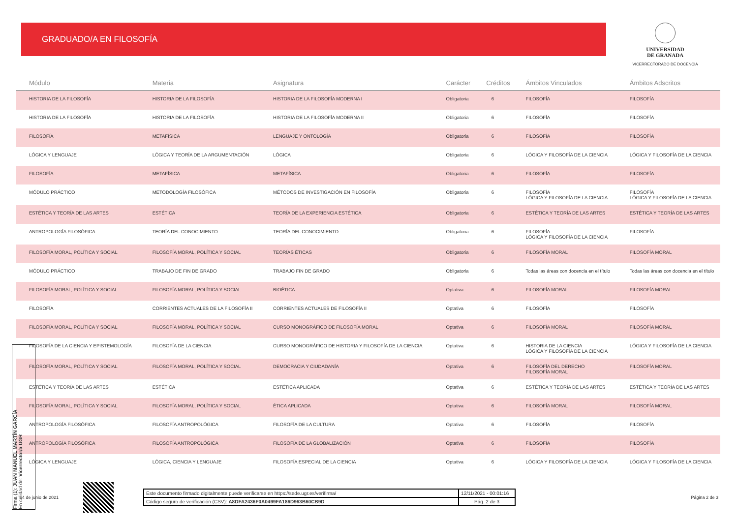GRADUADO/A EN FILOSOFÍA
UNIVERSIDAD
DE GRANADA
VICERRECTORADO DE DOCENCIA
| Módulo | Materia | Asignatura | Carácter | Créditos | Ámbitos Vinculados | Ámbitos Adscritos |
| --- | --- | --- | --- | --- | --- | --- |
| HISTORIA DE LA FILOSOFÍA | HISTORIA DE LA FILOSOFÍA | HISTORIA DE LA FILOSOFÍA MODERNA I | Obligatoria | 6 | FILOSOFÍA | FILOSOFÍA |
| HISTORIA DE LA FILOSOFÍA | HISTORIA DE LA FILOSOFÍA | HISTORIA DE LA FILOSOFÍA MODERNA II | Obligatoria | 6 | FILOSOFÍA | FILOSOFÍA |
| FILOSOFÍA | METAFÍSICA | LENGUAJE Y ONTOLOGÍA | Obligatoria | 6 | FILOSOFÍA | FILOSOFÍA |
| LÓGICA Y LENGUAJE | LÓGICA Y TEORÍA DE LA ARGUMENTACIÓN | LÓGICA | Obligatoria | 6 | LÓGICA Y FILOSOFÍA DE LA CIENCIA | LÓGICA Y FILOSOFÍA DE LA CIENCIA |
| FILOSOFÍA | METAFÍSICA | METAFÍSICA | Obligatoria | 6 | FILOSOFÍA | FILOSOFÍA |
| MÓDULO PRÁCTICO | METODOLOGÍA FILOSÓFICA | MÉTODOS DE INVESTIGACIÓN EN FILOSOFÍA | Obligatoria | 6 | FILOSOFÍA LÓGICA Y FILOSOFÍA DE LA CIENCIA | FILOSOFÍA LÓGICA Y FILOSOFÍA DE LA CIENCIA |
| ESTÉTICA Y TEORÍA DE LAS ARTES | ESTÉTICA | TEORÍA DE LA EXPERIENCIA ESTÉTICA | Obligatoria | 6 | ESTÉTICA Y TEORÍA DE LAS ARTES | ESTÉTICA Y TEORÍA DE LAS ARTES |
| ANTROPOLOGÍA FILOSÓFICA | TEORÍA DEL CONOCIMIENTO | TEORÍA DEL CONOCIMIENTO | Obligatoria | 6 | FILOSOFÍA LÓGICA Y FILOSOFÍA DE LA CIENCIA | FILOSOFÍA |
| FILOSOFÍA MORAL, POLÍTICA Y SOCIAL | FILOSOFÍA MORAL, POLÍTICA Y SOCIAL | TEORÍAS ÉTICAS | Obligatoria | 6 | FILOSOFÍA MORAL | FILOSOFÍA MORAL |
| MÓDULO PRÁCTICO | TRABAJO DE FIN DE GRADO | TRABAJO FIN DE GRADO | Obligatoria | 6 | Todas las áreas con docencia en el título | Todas las áreas con docencia en el título |
| FILOSOFÍA MORAL, POLÍTICA Y SOCIAL | FILOSOFÍA MORAL, POLÍTICA Y SOCIAL | BIOÉTICA | Optativa | 6 | FILOSOFÍA MORAL | FILOSOFÍA MORAL |
| FILOSOFÍA | CORRIENTES ACTUALES DE LA FILOSOFÍA II | CORRIENTES ACTUALES DE FILOSOFÍA II | Optativa | 6 | FILOSOFÍA | FILOSOFÍA |
| FILOSOFÍA MORAL, POLÍTICA Y SOCIAL | FILOSOFÍA MORAL, POLÍTICA Y SOCIAL | CURSO MONOGRÁFICO DE FILOSOFÍA MORAL | Optativa | 6 | FILOSOFÍA MORAL | FILOSOFÍA MORAL |
| FILOSOFÍA DE LA CIENCIA Y EPISTEMOLOGÍA | FILOSOFÍA DE LA CIENCIA | CURSO MONOGRÁFICO DE HISTORIA Y FILOSOFÍA DE LA CIENCIA | Optativa | 6 | HISTORIA DE LA CIENCIA LÓGICA Y FILOSOFÍA DE LA CIENCIA | LÓGICA Y FILOSOFÍA DE LA CIENCIA |
| FILOSOFÍA MORAL, POLÍTICA Y SOCIAL | FILOSOFÍA MORAL, POLÍTICA Y SOCIAL | DEMOCRACIA Y CIUDADANÍA | Optativa | 6 | FILOSOFÍA DEL DERECHO FILOSOFÍA MORAL | FILOSOFÍA MORAL |
| ESTÉTICA Y TEORÍA DE LAS ARTES | ESTÉTICA | ESTÉTICA APLICADA | Optativa | 6 | ESTÉTICA Y TEORÍA DE LAS ARTES | ESTÉTICA Y TEORÍA DE LAS ARTES |
| FILOSOFÍA MORAL, POLÍTICA Y SOCIAL | FILOSOFÍA MORAL, POLÍTICA Y SOCIAL | ÉTICA APLICADA | Optativa | 6 | FILOSOFÍA MORAL | FILOSOFÍA MORAL |
| ANTROPOLOGÍA FILOSÓFICA | FILOSOFÍA ANTROPOLÓGICA | FILOSOFÍA DE LA CULTURA | Optativa | 6 | FILOSOFÍA | FILOSOFÍA |
| ANTROPOLOGÍA FILOSÓFICA | FILOSOFÍA ANTROPOLÓGICA | FILOSOFÍA DE LA GLOBALIZACIÓN | Optativa | 6 | FILOSOFÍA | FILOSOFÍA |
| LÓGICA Y LENGUAJE | LÓGICA, CIENCIA Y LENGUAJE | FILOSOFÍA ESPECIAL DE LA CIENCIA | Optativa | 6 | LÓGICA Y FILOSOFÍA DE LA CIENCIA | LÓGICA Y FILOSOFÍA DE LA CIENCIA |
14 de junio de 2021
Este documento firmado digitalmente puede verificarse en https://sede.ugr.es/verifirma/
12/11/2021 - 00:01:16
Código seguro de verificación (CSV): A8DFA2436F0A0499FA186D963B60CB9D
Pág. 2 de 3
Página 2 de 3
Firma (1): JUAN MANUEL MARTÍN GARCÍA
En calidad de: Vicerrector/a UGR